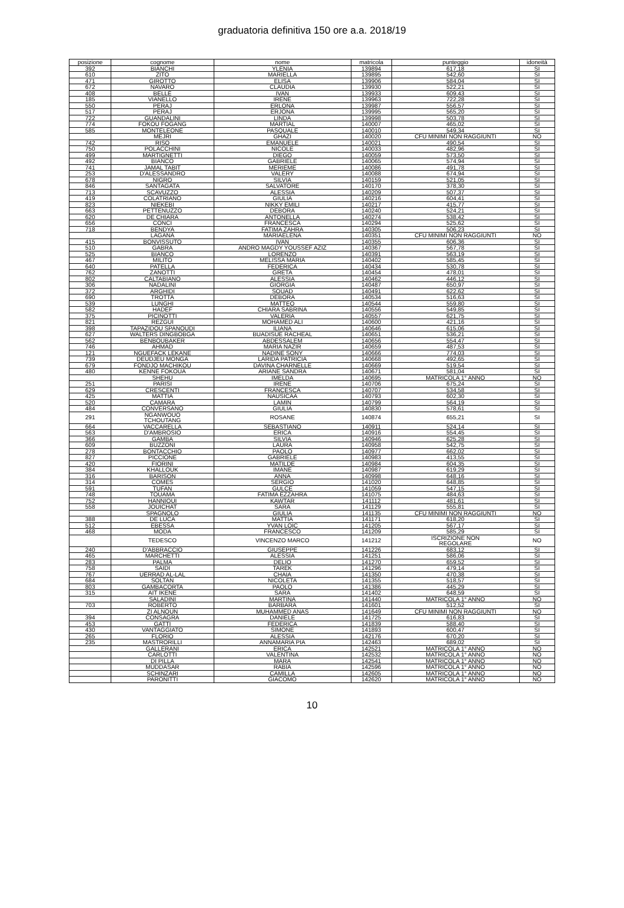graduatoria definitiva 150 ore a.a. 2018/19
| posizione | cognome | nome | matricola | punteggio | idoneità |
| --- | --- | --- | --- | --- | --- |
| 392 | BIANCHI | YLENIA | 139894 | 617,18 | SI |
| 610 | ZITO | MARIELLA | 139895 | 542,60 | SI |
| 471 | GIROTTO | ELISA | 139906 | 584,04 | SI |
| 672 | NAVARO | CLAUDIA | 139930 | 522,21 | SI |
| 408 | BELLÈ | IVAN | 139933 | 609,43 | SI |
| 185 | VIANELLO | IRENE | 139963 | 722,28 | SI |
| 550 | PERAJ | ERLONA | 139987 | 556,57 | SI |
| 517 | PERAJ | ERJONA | 139995 | 565,20 | SI |
| 722 | GUANDALINI | LINDA | 139998 | 503,78 | SI |
| 774 | FOKOU FOGANG | MARTIAL | 140007 | 465,02 | SI |
| 585 | MONTELEONE | PASQUALE | 140010 | 549,34 | SI |
| | MEJRI | GHAZI | 140020 | CFU MINIMI NON RAGGIUNTI | NO |
| 742 | RISO | EMANUELE | 140021 | 490,54 | SI |
| 750 | POLACCHINI | NICOLE | 140033 | 482,96 | SI |
| 499 | MARTIGNETTI | DIEGO | 140059 | 573,50 | SI |
| 492 | BIANCO | GABRIELE | 140065 | 574,94 | SI |
| 741 | JAMAL TABIT | MERIEME | 140086 | 491,78 | SI |
| 253 | D'ALESSANDRO | VALERY | 140088 | 674,94 | SI |
| 678 | NIGRO | SILVIA | 140159 | 521,05 | SI |
| 846 | SANTAGATA | SALVATORE | 140170 | 378,30 | SI |
| 713 | SCAVUZZO | ALESSIA | 140209 | 507,37 | SI |
| 419 | COLATRIANO | GIULIA | 140216 | 604,41 | SI |
| 823 | NIEKEBI | NIKKY EMILI | 140217 | 415,77 | SI |
| 663 | PETTENUZZO | DEBORA | 140240 | 524,21 | SI |
| 620 | DE CHIARA | ANTONELLA | 140274 | 538,42 | SI |
| 656 | CONCI | FRANCESCA | 140294 | 525,62 | SI |
| 718 | BENDYA | FATIMA ZAHRA | 140305 | 506,23 | SI |
| | LAGANÀ | MARIAELENA | 140351 | CFU MINIMI NON RAGGIUNTI | NO |
| 415 | BONVISSUTO | IVAN | 140355 | 606,36 | SI |
| 510 | GABRA | ANDRO MAGDY YOUSSEF AZIZ | 140367 | 567,78 | SI |
| 525 | BIANCO | LORENZO | 140391 | 563,19 | SI |
| 467 | MILITO | MELISSA MARIA | 140402 | 585,45 | SI |
| 640 | PATELLA | FEDERICA | 140434 | 530,78 | SI |
| 762 | ZANOTTI | GRETA | 140454 | 478,01 | SI |
| 802 | CALTABIANO | ALESSIA | 140462 | 446,12 | SI |
| 306 | NADALINI | GIORGIA | 140487 | 650,97 | SI |
| 372 | ARGHIDI | SOUAD | 140491 | 622,62 | SI |
| 690 | TROTTA | DEBORA | 140534 | 516,63 | SI |
| 539 | LUNGHI | MATTEO | 140544 | 559,80 | SI |
| 582 | HADEF | CHIARA SABRINA | 140556 | 549,85 | SI |
| 375 | PICINOTTI | VALERIA | 140557 | 621,75 | SI |
| 821 | REZGUI | MOHAMED ALI | 140600 | 421,16 | SI |
| 398 | TAPAZIDOU SPANOUDI | ILIANA | 140646 | 615,06 | SI |
| 627 | WALTERS DINGBOBGA | BUADISUE RACHEAL | 140651 | 536,21 | SI |
| 562 | BENBOUBAKER | ABDESSALEM | 140656 | 554,47 | SI |
| 746 | AHMAD | MARIA NAZIR | 140659 | 487,53 | SI |
| 121 | NGUEFACK LEKANE | NADINE SONY | 140666 | 774,03 | SI |
| 739 | DEUDJEU MONGA | LARIDA PATRICIA | 140668 | 492,65 | SI |
| 679 | FONDJO MACHIKOU | DAVINA CHARNELLE | 140669 | 519,54 | SI |
| 480 | KENNE FOKOUA | ARIANE SANDRA | 140671 | 581,04 | SI |
| | SHEHU | IMELDA | 140695 | MATRICOLA 1° ANNO | NO |
| 251 | PARISI | IRENE | 140706 | 675,24 | SI |
| 629 | CRESCENTI | FRANCESCA | 140707 | 534,58 | SI |
| 425 | MATTIA | NAUSICAA | 140793 | 602,30 | SI |
| 520 | CAMARA | LAMIN | 140799 | 564,19 | SI |
| 484 | CONVERSANO | GIULIA | 140830 | 578,61 | SI |
| 291 | NGANWOUO TCHOUTANG | ROSANE | 140874 | 655,21 | SI |
| 664 | VACCARELLA | SEBASTIANO | 140911 | 524,14 | SI |
| 563 | D'AMBROSIO | ERICA | 140916 | 554,45 | SI |
| 366 | GAMBA | SILVIA | 140946 | 625,28 | SI |
| 609 | BUZZONI | LAURA | 140958 | 542,75 | SI |
| 278 | BONTACCHIO | PAOLO | 140977 | 662,02 | SI |
| 827 | PICCIONE | GABRIELE | 140983 | 413,55 | SI |
| 420 | FIORINI | MATILDE | 140984 | 604,35 | SI |
| 384 | KHALLOUK | IMANE | 140987 | 619,29 | SI |
| 316 | BARISON | ANNA | 140998 | 648,16 | SI |
| 314 | COMES | SERGIO | 141020 | 648,85 | SI |
| 591 | TUFAN | GULCE | 141059 | 547,15 | SI |
| 748 | TOUAMA | FATIMA EZZAHRA | 141075 | 484,63 | SI |
| 752 | HANNIOUI | KAWTAR | 141112 | 481,61 | SI |
| 558 | JOUICHAT | SARA | 141129 | 555,81 | SI |
| | SPAGNOLO | GIULIA | 141135 | CFU MINIMI NON RAGGIUNTI | NO |
| 388 | DE LUCA | MATTIA | 141171 | 618,20 | SI |
| 512 | EBESSA | YVAN LOIC | 141205 | 567,17 | SI |
| 468 | MODA | FRANCESCO | 141209 | 585,29 | SI |
| | TEDESCO | VINCENZO MARCO | 141212 | ISCRIZIONE NON REGOLARE | NO |
| 240 | D'ABBRACCIO | GIUSEPPE | 141226 | 683,12 | SI |
| 465 | MARCHETTI | ALESSIA | 141251 | 586,06 | SI |
| 283 | PALMA | DELIO | 141270 | 659,52 | SI |
| 758 | SAIDI | TAREK | 141296 | 479,14 | SI |
| 767 | UERRAD AL-LAL | CHAIA | 141350 | 470,38 | SI |
| 684 | SOLTAN | NICOLETA | 141355 | 518,57 | SI |
| 803 | GAMBACORTA | PAOLO | 141386 | 445,29 | SI |
| 315 | AIT IKENE | SARA | 141402 | 648,59 | SI |
| | SALADINI | MARTINA | 141440 | MATRICOLA 1° ANNO | NO |
| 703 | ROBERTO | BARBARA | 141601 | 512,52 | SI |
| | ZI ALNOUN | MUHAMMED ANAS | 141649 | CFU MINIMI NON RAGGIUNTI | NO |
| 394 | CONSAGRA | DANIELE | 141725 | 616,83 | SI |
| 453 | GATTI | FEDERICA | 141839 | 588,40 | SI |
| 430 | VANTAGGIATO | SIMONE | 141893 | 600,47 | SI |
| 265 | FLORIO | ALESSIA | 142176 | 670,20 | SI |
| 235 | MASTRORILLI | ANNAMARIA PIA | 142463 | 689,02 | SI |
| | GALLERANI | ERICA | 142521 | MATRICOLA 1° ANNO | NO |
| | CARLOTTI | VALENTINA | 142532 | MATRICOLA 1° ANNO | NO |
| | DI PILLA | MARA | 142541 | MATRICOLA 1° ANNO | NO |
| | MUDDASAR | RABIA | 142596 | MATRICOLA 1° ANNO | NO |
| | SCHINZARI | CAMILLA | 142605 | MATRICOLA 1° ANNO | NO |
| | PARONITTI | GIACOMO | 142620 | MATRICOLA 1° ANNO | NO |
10